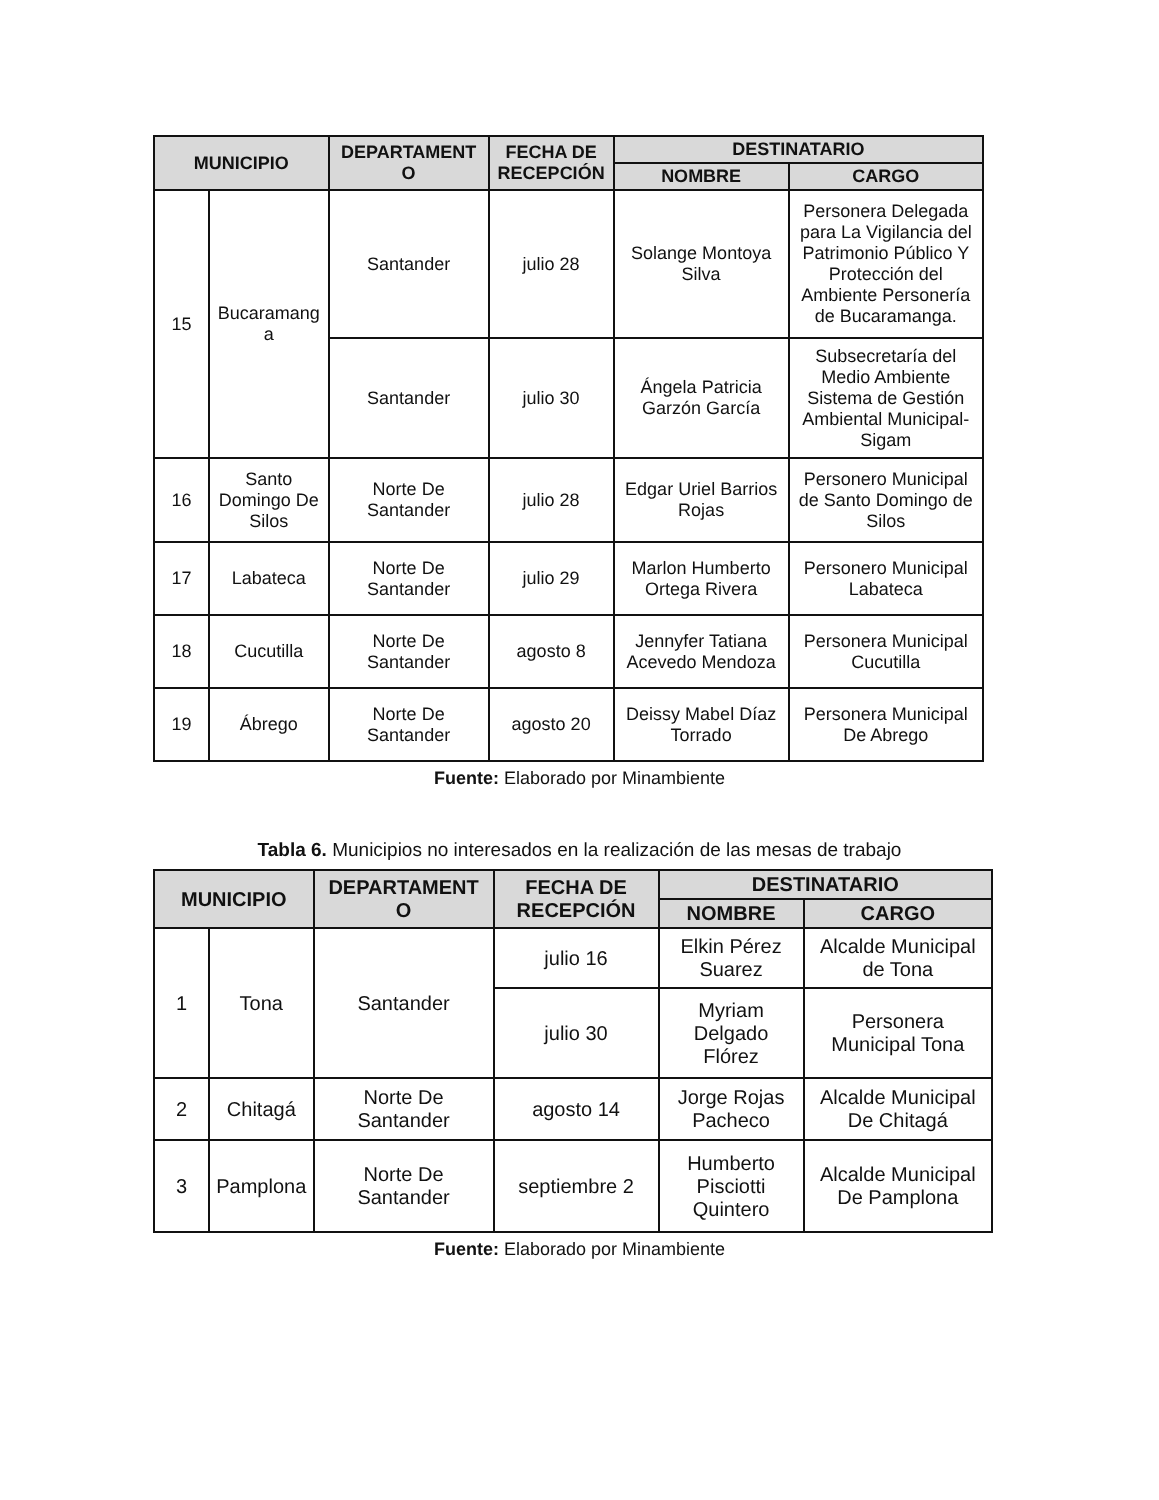| MUNICIPIO | | DEPARTAMENT O | FECHA DE RECEPCIÓN | DESTINATARIO | |
| --- | --- | --- | --- | --- | --- |
| | | | | NOMBRE | CARGO |
| 15 | Bucaramang a | Santander | julio 28 | Solange Montoya Silva | Personera Delegada para La Vigilancia del Patrimonio Público Y Protección del Ambiente Personería de Bucaramanga. |
| | | Santander | julio 30 | Ángela Patricia Garzón García | Subsecretaría del Medio Ambiente Sistema de Gestión Ambiental Municipal-Sigam |
| 16 | Santo Domingo De Silos | Norte De Santander | julio 28 | Edgar Uriel Barrios Rojas | Personero Municipal de Santo Domingo de Silos |
| 17 | Labateca | Norte De Santander | julio 29 | Marlon Humberto Ortega Rivera | Personero Municipal Labateca |
| 18 | Cucutilla | Norte De Santander | agosto 8 | Jennyfer Tatiana Acevedo Mendoza | Personera Municipal Cucutilla |
| 19 | Ábrego | Norte De Santander | agosto 20 | Deissy Mabel Díaz Torrado | Personera Municipal De Abrego |
Fuente: Elaborado por Minambiente
Tabla 6. Municipios no interesados en la realización de las mesas de trabajo
| MUNICIPIO | | DEPARTAMENT O | FECHA DE RECEPCIÓN | DESTINATARIO | |
| --- | --- | --- | --- | --- | --- |
| | | | | NOMBRE | CARGO |
| 1 | Tona | Santander | julio 16 | Elkin Pérez Suarez | Alcalde Municipal de Tona |
| | | | julio 30 | Myriam Delgado Flórez | Personera Municipal Tona |
| 2 | Chitagá | Norte De Santander | agosto 14 | Jorge Rojas Pacheco | Alcalde Municipal De Chitagá |
| 3 | Pamplona | Norte De Santander | septiembre 2 | Humberto Pisciotti Quintero | Alcalde Municipal De Pamplona |
Fuente: Elaborado por Minambiente